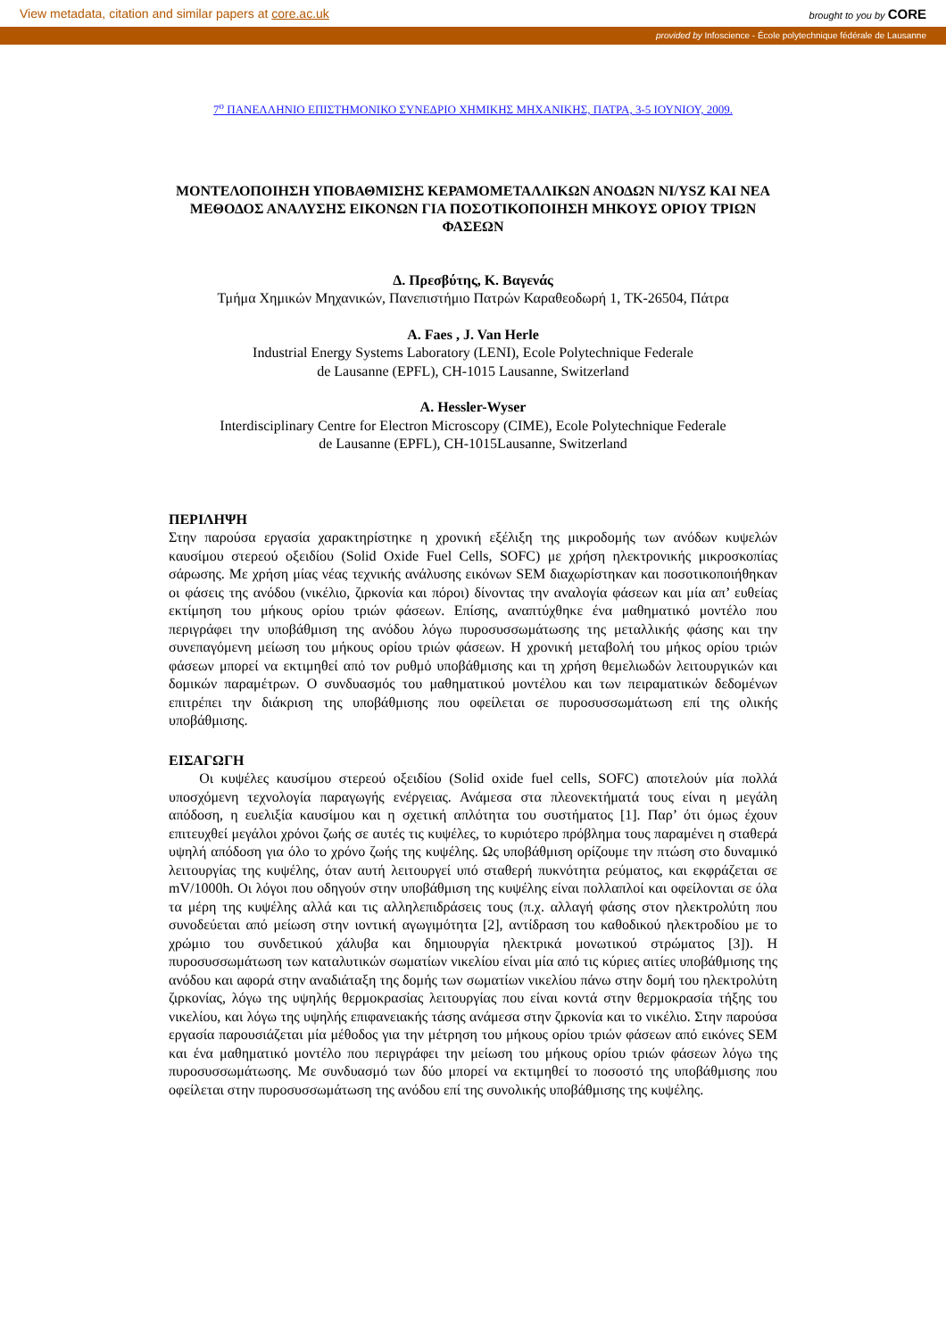View metadata, citation and similar papers at core.ac.uk brought to you by CORE
provided by Infoscience - École polytechnique fédérale de Lausanne
7<sup>ο</sup> ΠΑΝΕΛΛΗΝΙΟ ΕΠΙΣΤΗΜΟΝΙΚΟ ΣΥΝΕΔΡΙΟ ΧΗΜΙΚΗΣ ΜΗΧΑΝΙΚΗΣ, ΠΑΤΡΑ, 3-5 ΙΟΥΝΙΟΥ, 2009.
ΜΟΝΤΕΛΟΠΟΙΗΣΗ ΥΠΟΒΑΘΜΙΣΗΣ ΚΕΡΑΜΟΜΕΤΑΛΛΙΚΩΝ ΑΝΟΔΩΝ NI/YSZ ΚΑΙ ΝΕΑ ΜΕΘΟΔΟΣ ΑΝΑΛΥΣΗΣ ΕΙΚΟΝΩΝ ΓΙΑ ΠΟΣΟΤΙΚΟΠΟΙΗΣΗ ΜΗΚΟΥΣ ΟΡΙΟΥ ΤΡΙΩΝ ΦΑΣΕΩΝ
Δ. Πρεσβύτης, Κ. Βαγενάς
Τμήμα Χημικών Μηχανικών, Πανεπιστήμιο Πατρών Καραθεοδωρή 1, TK-26504, Πάτρα
A. Faes , J. Van Herle
Industrial Energy Systems Laboratory (LENI), Ecole Polytechnique Federale
de Lausanne (EPFL), CH-1015 Lausanne, Switzerland
A. Hessler-Wyser
Interdisciplinary Centre for Electron Microscopy (CIME), Ecole Polytechnique Federale
de Lausanne (EPFL), CH-1015Lausanne, Switzerland
ΠΕΡΙΛΗΨΗ
Στην παρούσα εργασία χαρακτηρίστηκε η χρονική εξέλιξη της μικροδομής των ανόδων κυψελών καυσίμου στερεού οξειδίου (Solid Oxide Fuel Cells, SOFC) με χρήση ηλεκτρονικής μικροσκοπίας σάρωσης. Με χρήση μίας νέας τεχνικής ανάλυσης εικόνων SEM διαχωρίστηκαν και ποσοτικοποιήθηκαν οι φάσεις της ανόδου (νικέλιο, ζιρκονία και πόροι) δίνοντας την αναλογία φάσεων και μία απ’ ευθείας εκτίμηση του μήκους ορίου τριών φάσεων. Επίσης, αναπτύχθηκε ένα μαθηματικό μοντέλο που περιγράφει την υποβάθμιση της ανόδου λόγω πυροσυσσωμάτωσης της μεταλλικής φάσης και την συνεπαγόμενη μείωση του μήκους ορίου τριών φάσεων. Η χρονική μεταβολή του μήκος ορίου τριών φάσεων μπορεί να εκτιμηθεί από τον ρυθμό υποβάθμισης και τη χρήση θεμελιωδών λειτουργικών και δομικών παραμέτρων. Ο συνδυασμός του μαθηματικού μοντέλου και των πειραματικών δεδομένων επιτρέπει την διάκριση της υποβάθμισης που οφείλεται σε πυροσυσσωμάτωση επί της ολικής υποβάθμισης.
ΕΙΣΑΓΩΓΗ
Οι κυψέλες καυσίμου στερεού οξειδίου (Solid oxide fuel cells, SOFC) αποτελούν μία πολλά υποσχόμενη τεχνολογία παραγωγής ενέργειας. Ανάμεσα στα πλεονεκτήματά τους είναι η μεγάλη απόδοση, η ευελιξία καυσίμου και η σχετική απλότητα του συστήματος [1]. Παρ’ ότι όμως έχουν επιτευχθεί μεγάλοι χρόνοι ζωής σε αυτές τις κυψέλες, το κυριότερο πρόβλημα τους παραμένει η σταθερά υψηλή απόδοση για όλο το χρόνο ζωής της κυψέλης. Ως υποβάθμιση ορίζουμε την πτώση στο δυναμικό λειτουργίας της κυψέλης, όταν αυτή λειτουργεί υπό σταθερή πυκνότητα ρεύματος, και εκφράζεται σε mV/1000h. Οι λόγοι που οδηγούν στην υποβάθμιση της κυψέλης είναι πολλαπλοί και οφείλονται σε όλα τα μέρη της κυψέλης αλλά και τις αλληλεπιδράσεις τους (π.χ. αλλαγή φάσης στον ηλεκτρολύτη που συνοδεύεται από μείωση στην ιοντική αγωγιμότητα [2], αντίδραση του καθοδικού ηλεκτροδίου με το χρώμιο του συνδετικού χάλυβα και δημιουργία ηλεκτρικά μονωτικού στρώματος [3]). Η πυροσυσσωμάτωση των καταλυτικών σωματίων νικελίου είναι μία από τις κύριες αιτίες υποβάθμισης της ανόδου και αφορά στην αναδιάταξη της δομής των σωματίων νικελίου πάνω στην δομή του ηλεκτρολύτη ζιρκονίας, λόγω της υψηλής θερμοκρασίας λειτουργίας που είναι κοντά στην θερμοκρασία τήξης του νικελίου, και λόγω της υψηλής επιφανειακής τάσης ανάμεσα στην ζιρκονία και το νικέλιο. Στην παρούσα εργασία παρουσιάζεται μία μέθοδος για την μέτρηση του μήκους ορίου τριών φάσεων από εικόνες SEM και ένα μαθηματικό μοντέλο που περιγράφει την μείωση του μήκους ορίου τριών φάσεων λόγω της πυροσυσσωμάτωσης. Με συνδυασμό των δύο μπορεί να εκτιμηθεί το ποσοστό της υποβάθμισης που οφείλεται στην πυροσυσσωμάτωση της ανόδου επί της συνολικής υποβάθμισης της κυψέλης.